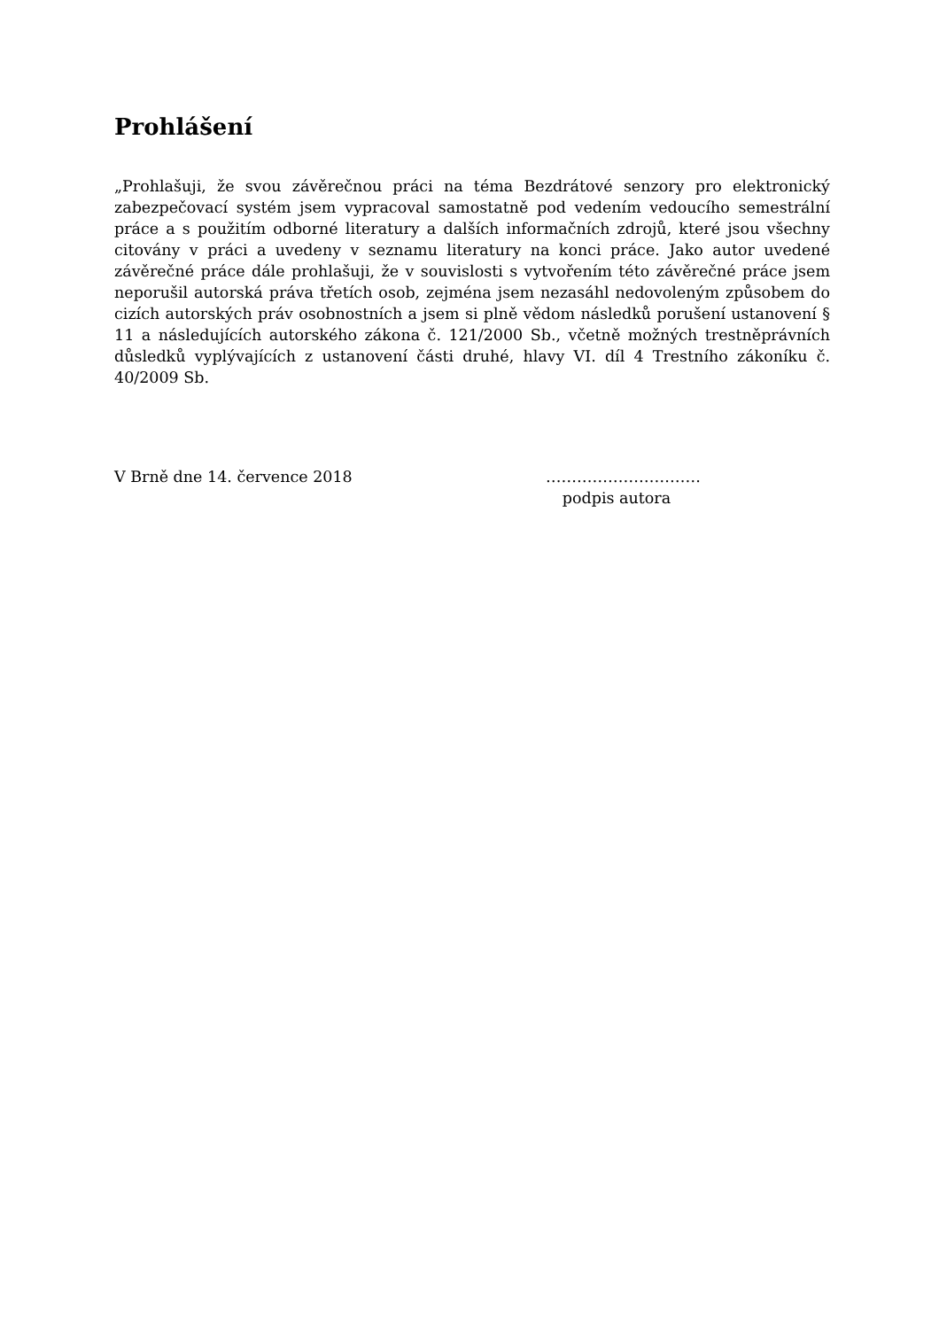Prohlášení
„Prohlašuji, že svou závěrečnou práci na téma Bezdrátové senzory pro elektronický zabezpečovací systém jsem vypracoval samostatně pod vedením vedoucího semestrální práce a s použitím odborné literatury a dalších informačních zdrojů, které jsou všechny citovány v práci a uvedeny v seznamu literatury na konci práce. Jako autor uvedené závěrečné práce dále prohlašuji, že v souvislosti s vytvořením této závěrečné práce jsem neporušil autorská práva třetích osob, zejména jsem nezasáhl nedovoleným způsobem do cizích autorských práv osobnostních a jsem si plně vědom následků porušení ustanovení § 11 a následujících autorského zákona č. 121/2000 Sb., včetně možných trestněprávních důsledků vyplývajících z ustanovení části druhé, hlavy VI. díl 4 Trestního zákoníku č. 40/2009 Sb.
V Brně dne 14. července 2018 …………………………
podpis autora